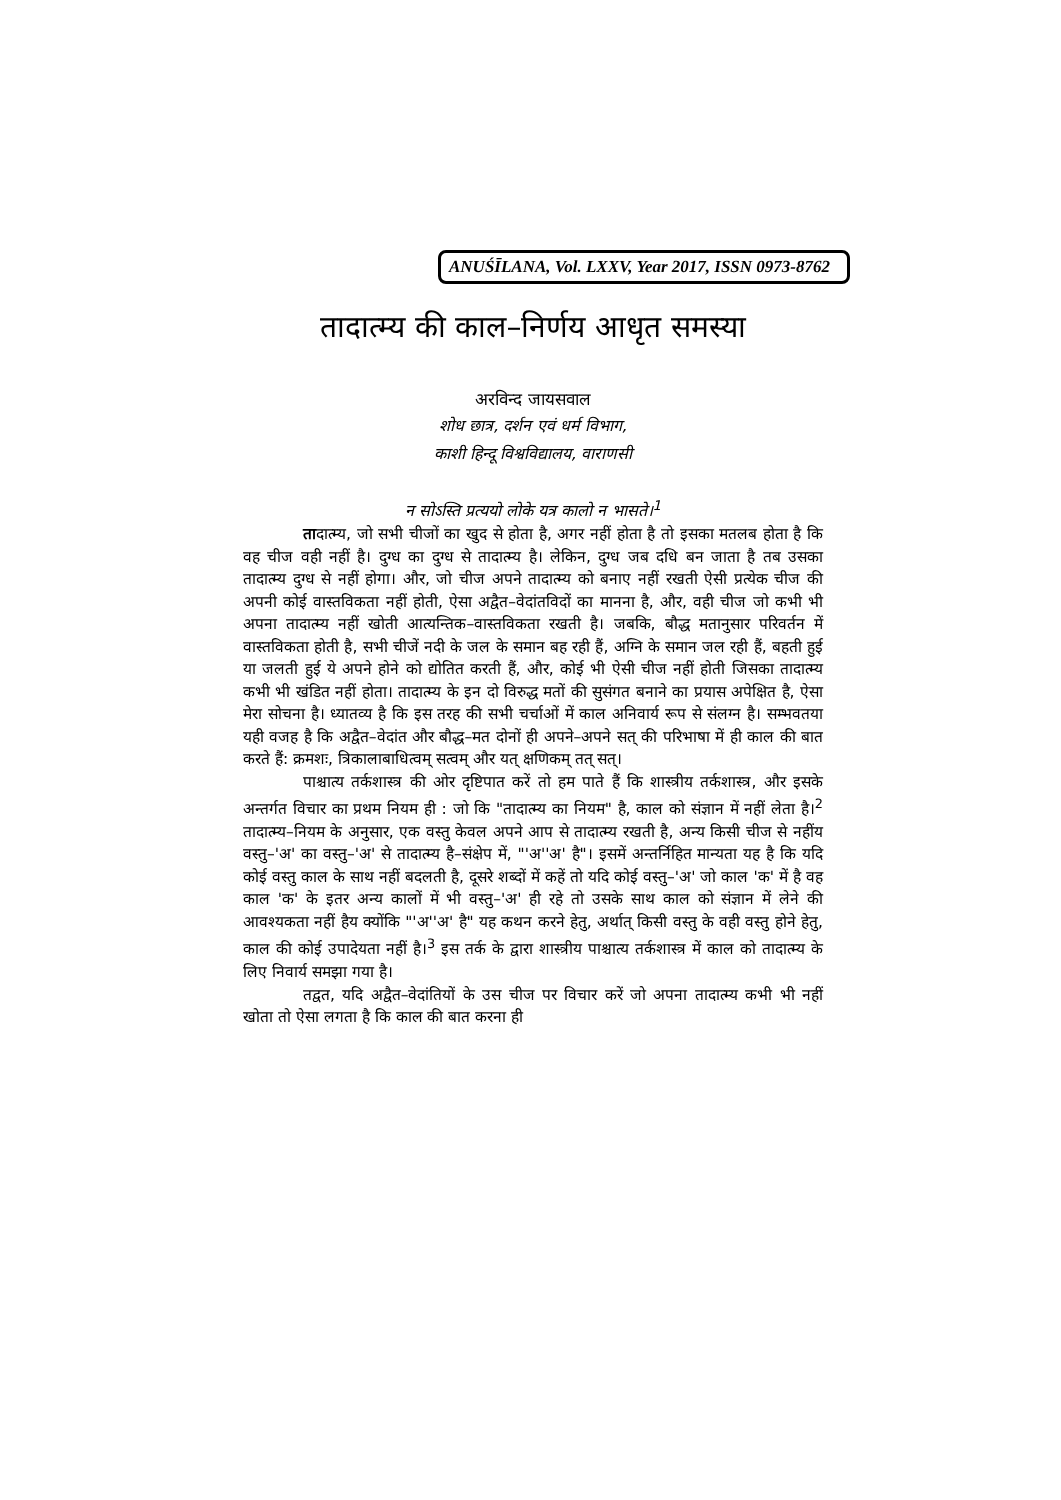ANUŚĪLANA, Vol. LXXV, Year 2017, ISSN 0973-8762
तादात्म्य की काल–निर्णय आधृत समस्या
अरविन्द जायसवाल
शोध छात्र, दर्शन एवं धर्म विभाग,
काशी हिन्दू विश्वविद्यालय, वाराणसी
न सोऽस्ति प्रत्ययो लोके यत्र कालो न भासते।<sup>1</sup>
तादात्म्य, जो सभी चीजों का खुद से होता है, अगर नहीं होता है तो इसका मतलब होता है कि वह चीज वही नहीं है। दुग्ध का दुग्ध से तादात्म्य है। लेकिन, दुग्ध जब दधि बन जाता है तब उसका तादात्म्य दुग्ध से नहीं होगा। और, जो चीज अपने तादात्म्य को बनाए नहीं रखती ऐसी प्रत्येक चीज की अपनी कोई वास्तविकता नहीं होती, ऐसा अद्वैत–वेदांतविदों का मानना है, और, वही चीज जो कभी भी अपना तादात्म्य नहीं खोती आत्यन्तिक–वास्तविकता रखती है। जबकि, बौद्ध मतानुसार परिवर्तन में वास्तविकता होती है, सभी चीजें नदी के जल के समान बह रही हैं, अग्नि के समान जल रही हैं, बहती हुई या जलती हुई ये अपने होने को द्योतित करती हैं, और, कोई भी ऐसी चीज नहीं होती जिसका तादात्म्य कभी भी खंडित नहीं होता। तादात्म्य के इन दो विरुद्ध मतों की सुसंगत बनाने का प्रयास अपेक्षित है, ऐसा मेरा सोचना है। ध्यातव्य है कि इस तरह की सभी चर्चाओं में काल अनिवार्य रूप से संलग्न है। सम्भवतया यही वजह है कि अद्वैत–वेदांत और बौद्ध–मत दोनों ही अपने–अपने सत् की परिभाषा में ही काल की बात करते हैं: क्रमशः, त्रिकालाबाधित्वम् सत्वम् और यत् क्षणिकम् तत् सत्।
पाश्चात्य तर्कशास्त्र की ओर दृष्टिपात करें तो हम पाते हैं कि शास्त्रीय तर्कशास्त्र, और इसके अन्तर्गत विचार का प्रथम नियम ही : जो कि "तादात्म्य का नियम" है, काल को संज्ञान में नहीं लेता है।<sup>2</sup> तादात्म्य–नियम के अनुसार, एक वस्तु केवल अपने आप से तादात्म्य रखती है, अन्य किसी चीज से नहींय वस्तु–'अ' का वस्तु–'अ' से तादात्म्य है–संक्षेप में, "'अ''अ' है"। इसमें अन्तर्निहित मान्यता यह है कि यदि कोई वस्तु काल के साथ नहीं बदलती है, दूसरे शब्दों में कहें तो यदि कोई वस्तु–'अ' जो काल 'क' में है वह काल 'क' के इतर अन्य कालों में भी वस्तु–'अ' ही रहे तो उसके साथ काल को संज्ञान में लेने की आवश्यकता नहीं हैय क्योंकि "'अ''अ' है" यह कथन करने हेतु, अर्थात् किसी वस्तु के वही वस्तु होने हेतु, काल की कोई उपादेयता नहीं है।<sup>3</sup> इस तर्क के द्वारा शास्त्रीय पाश्चात्य तर्कशास्त्र में काल को तादात्म्य के लिए निवार्य समझा गया है।
तद्वत, यदि अद्वैत–वेदांतियों के उस चीज पर विचार करें जो अपना तादात्म्य कभी भी नहीं खोता तो ऐसा लगता है कि काल की बात करना ही